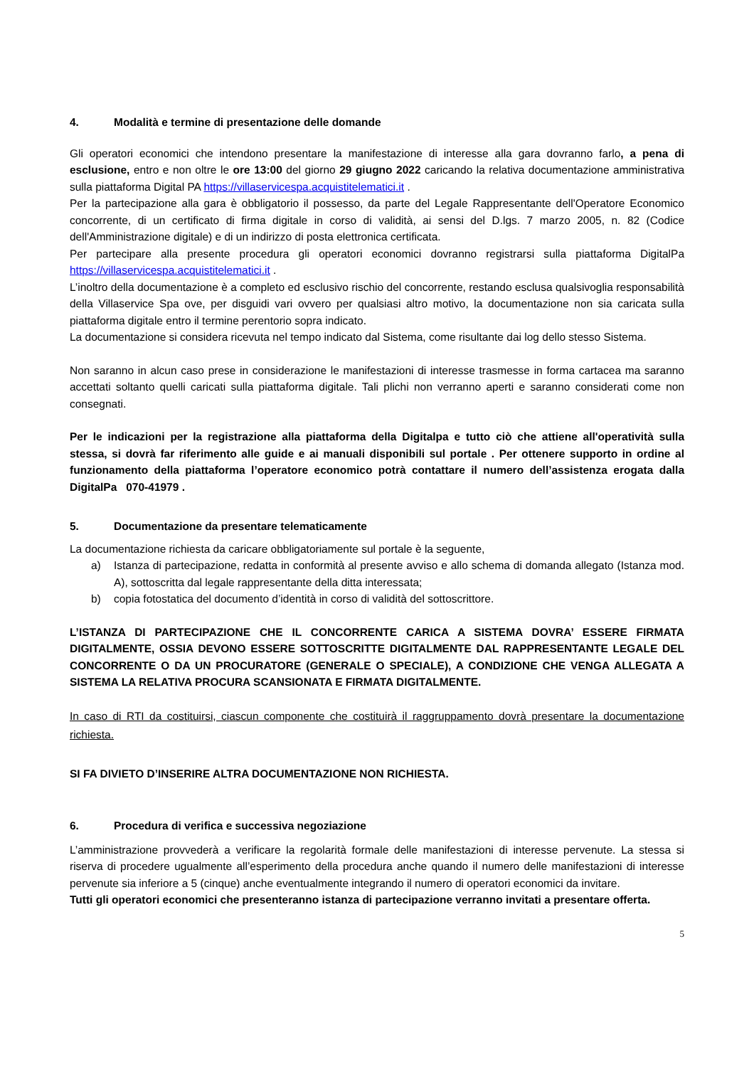4. Modalità e termine di presentazione delle domande
Gli operatori economici che intendono presentare la manifestazione di interesse alla gara dovranno farlo, a pena di esclusione, entro e non oltre le ore 13:00 del giorno 29 giugno 2022 caricando la relativa documentazione amministrativa sulla piattaforma Digital PA https://villaservicespa.acquistitelematici.it .
Per la partecipazione alla gara è obbligatorio il possesso, da parte del Legale Rappresentante dell'Operatore Economico concorrente, di un certificato di firma digitale in corso di validità, ai sensi del D.lgs. 7 marzo 2005, n. 82 (Codice dell'Amministrazione digitale) e di un indirizzo di posta elettronica certificata.
Per partecipare alla presente procedura gli operatori economici dovranno registrarsi sulla piattaforma DigitalPa https://villaservicespa.acquistitelematici.it .
L’inoltro della documentazione è a completo ed esclusivo rischio del concorrente, restando esclusa qualsivoglia responsabilità della Villaservice Spa ove, per disguidi vari ovvero per qualsiasi altro motivo, la documentazione non sia caricata sulla piattaforma digitale entro il termine perentorio sopra indicato.
La documentazione si considera ricevuta nel tempo indicato dal Sistema, come risultante dai log dello stesso Sistema.
Non saranno in alcun caso prese in considerazione le manifestazioni di interesse trasmesse in forma cartacea ma saranno accettati soltanto quelli caricati sulla piattaforma digitale. Tali plichi non verranno aperti e saranno considerati come non consegnati.
Per le indicazioni per la registrazione alla piattaforma della Digitalpa e tutto ciò che attiene all'operatività sulla stessa, si dovrà far riferimento alle guide e ai manuali disponibili sul portale . Per ottenere supporto in ordine al funzionamento della piattaforma l’operatore economico potrà contattare il numero dell’assistenza erogata dalla DigitalPa 070-41979 .
5. Documentazione da presentare telematicamente
La documentazione richiesta da caricare obbligatoriamente sul portale è la seguente,
a) Istanza di partecipazione, redatta in conformità al presente avviso e allo schema di domanda allegato (Istanza mod. A), sottoscritta dal legale rappresentante della ditta interessata;
b) copia fotostatica del documento d’identità in corso di validità del sottoscrittore.
L’ISTANZA DI PARTECIPAZIONE CHE IL CONCORRENTE CARICA A SISTEMA DOVRA’ ESSERE FIRMATA DIGITALMENTE, OSSIA DEVONO ESSERE SOTTOSCRITTE DIGITALMENTE DAL RAPPRESENTANTE LEGALE DEL CONCORRENTE O DA UN PROCURATORE (GENERALE O SPECIALE), A CONDIZIONE CHE VENGA ALLEGATA A SISTEMA LA RELATIVA PROCURA SCANSIONATA E FIRMATA DIGITALMENTE.
In caso di RTI da costituirsi, ciascun componente che costituirà il raggruppamento dovrà presentare la documentazione richiesta.
SI FA DIVIETO D’INSERIRE ALTRA DOCUMENTAZIONE NON RICHIESTA.
6. Procedura di verifica e successiva negoziazione
L’amministrazione provvederà a verificare la regolarità formale delle manifestazioni di interesse pervenute. La stessa si riserva di procedere ugualmente all’esperimento della procedura anche quando il numero delle manifestazioni di interesse pervenute sia inferiore a 5 (cinque) anche eventualmente integrando il numero di operatori economici da invitare.
Tutti gli operatori economici che presenteranno istanza di partecipazione verranno invitati a presentare offerta.
5